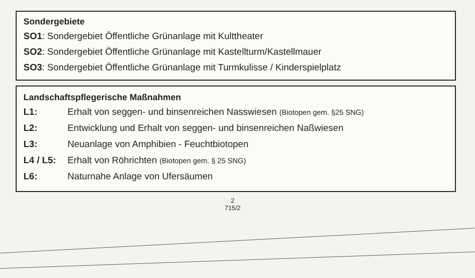Sondergebiete
SO1: Sondergebiet Öffentliche Grünanlage mit Kulttheater
SO2: Sondergebiet Öffentliche Grünanlage mit Kastellturm/Kastellmauer
SO3: Sondergebiet Öffentliche Grünanlage mit Turmkulisse / Kinderspielplatz
Landschaftspflegerische Maßnahmen
L1: Erhalt von seggen- und binsenreichen Nasswiesen (Biotopen gem. §25 SNG)
L2: Entwicklung und Erhalt von seggen- und binsenreichen Naßwiesen
L3: Neuanlage von Amphibien - Feuchtbiotopen
L4 / L5: Erhalt von Röhrichten (Biotopen gem. § 25 SNG)
L6: Naturnahe Anlage von Ufersäumen
2
715/2